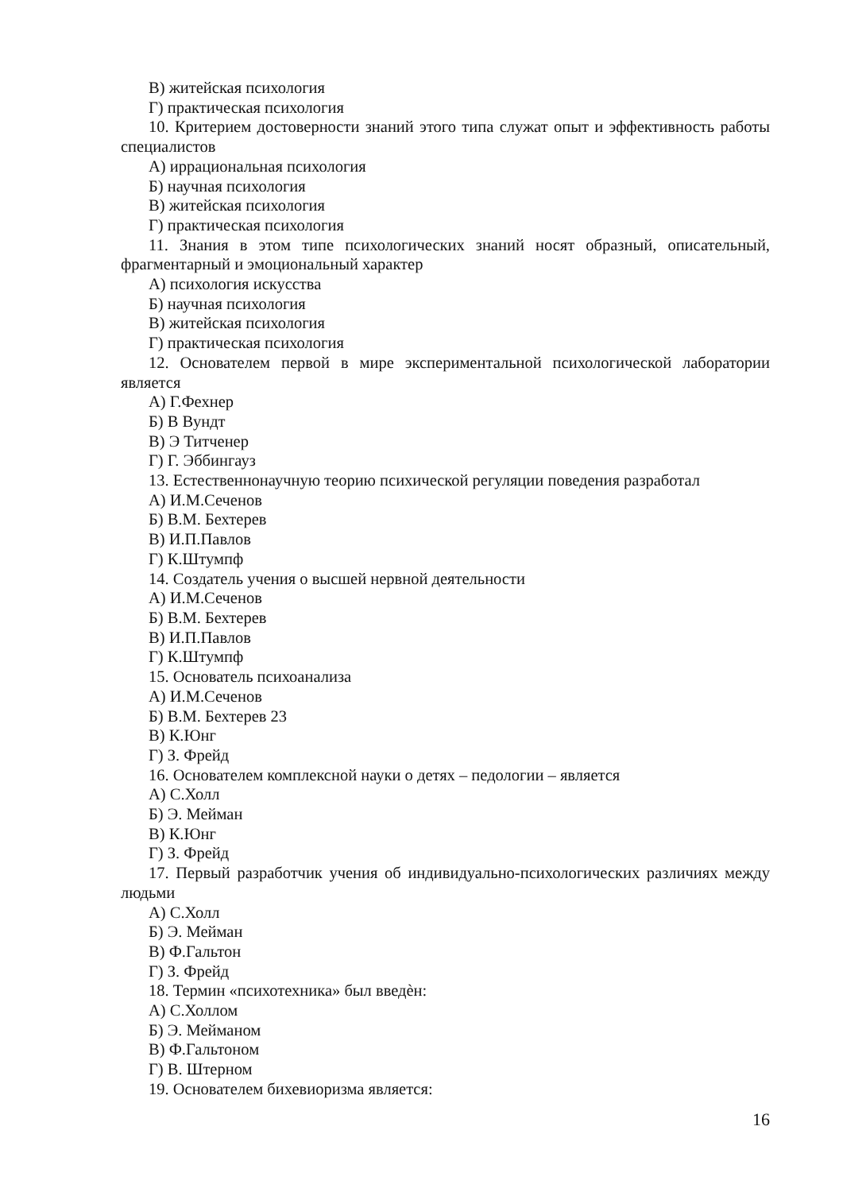В) житейская психология
Г) практическая психология
10. Критерием достоверности знаний этого типа служат опыт и эффективность работы специалистов
А) иррациональная психология
Б) научная психология
В) житейская психология
Г) практическая психология
11. Знания в этом типе психологических знаний носят образный, описательный, фрагментарный и эмоциональный характер
А) психология искусства
Б) научная психология
В) житейская психология
Г) практическая психология
12. Основателем первой в мире экспериментальной психологической лаборатории является
А) Г.Фехнер
Б) В Вундт
В) Э Титченер
Г) Г. Эббингауз
13. Естественнонаучную теорию психической регуляции поведения разработал
А) И.М.Сеченов
Б) В.М. Бехтерев
В) И.П.Павлов
Г) К.Штумпф
14. Создатель учения о высшей нервной деятельности
А) И.М.Сеченов
Б) В.М. Бехтерев
В) И.П.Павлов
Г) К.Штумпф
15. Основатель психоанализа
А) И.М.Сеченов
Б) В.М. Бехтерев 23
В) К.Юнг
Г) З. Фрейд
16. Основателем комплексной науки о детях – педологии – является
А) С.Холл
Б) Э. Мейман
В) К.Юнг
Г) З. Фрейд
17. Первый разработчик учения об индивидуально-психологических различиях между людьми
А) С.Холл
Б) Э. Мейман
В) Ф.Гальтон
Г) З. Фрейд
18. Термин «психотехника» был введѐн:
А) С.Холлом
Б) Э. Мейманом
В) Ф.Гальтоном
Г) В. Штерном
19. Основателем бихевиоризма является:
16